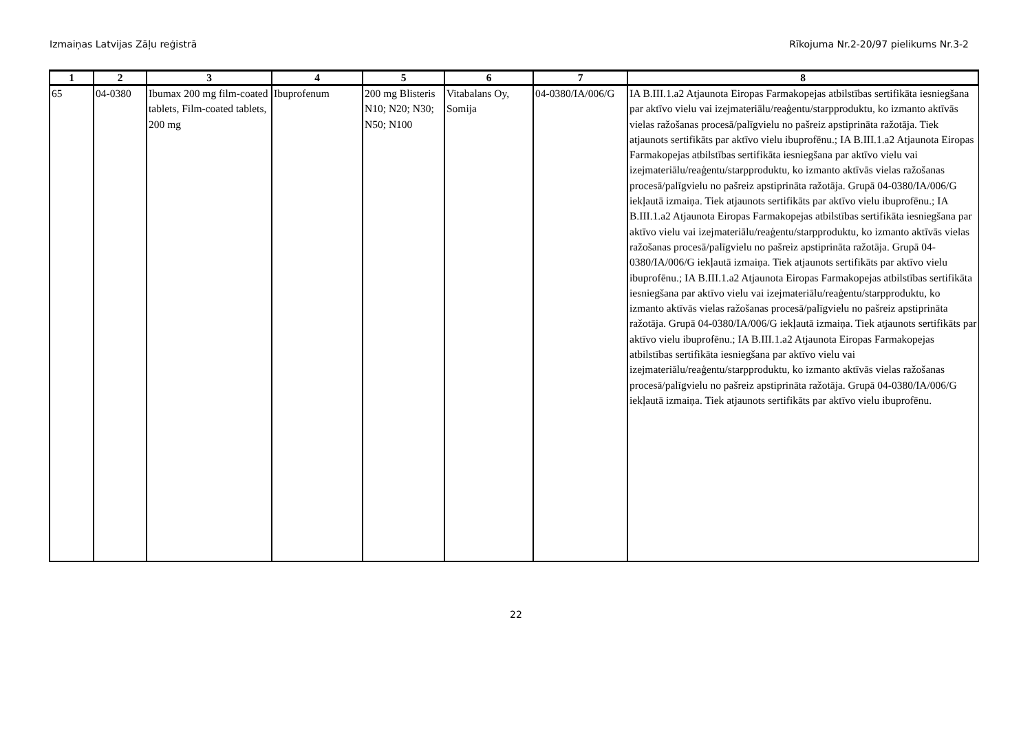Izmaiņas Latvijas Zāļu reģistrā Rīkojuma Nr.2-20/97 pielikums Nr.3-2
| 1 | 2 | 3 | 4 | 5 | 6 | 7 | 8 |
| --- | --- | --- | --- | --- | --- | --- | --- |
| 65 | 04-0380 | Ibumax 200 mg film-coated tablets, Film-coated tablets, 200 mg | Ibuprofenum | 200 mg Blisteris N10; N20; N30; N50; N100 | Vitabalans Oy, Somija | 04-0380/IA/006/G | IA B.III.1.a2 Atjaunota Eiropas Farmakopejas atbilstības sertifikāta iesniegšana par aktīvo vielu vai izejmateriālu/reaģentu/starpproduktu, ko izmanto aktīvās vielas ražošanas procesā/palīgvielu no pašreiz apstiprināta ražotāja. Tiek atjaunots sertifikāts par aktīvo vielu ibuprofēnu.; IA B.III.1.a2 Atjaunota Eiropas Farmakopejas atbilstības sertifikāta iesniegšana par aktīvo vielu vai izejmateriālu/reaģentu/starpproduktu, ko izmanto aktīvās vielas ražošanas procesā/palīgvielu no pašreiz apstiprināta ražotāja. Grupā 04-0380/IA/006/G iekļautā izmaiņa. Tiek atjaunots sertifikāts par aktīvo vielu ibuprofēnu.; IA B.III.1.a2 Atjaunota Eiropas Farmakopejas atbilstības sertifikāta iesniegšana par aktīvo vielu vai izejmateriālu/reaģentu/starpproduktu, ko izmanto aktīvās vielas ražošanas procesā/palīgvielu no pašreiz apstiprināta ražotāja. Grupā 04-0380/IA/006/G iekļautā izmaiņa. Tiek atjaunots sertifikāts par aktīvo vielu ibuprofēnu.; IA B.III.1.a2 Atjaunota Eiropas Farmakopejas atbilstības sertifikāta iesniegšana par aktīvo vielu vai izejmateriālu/reaģentu/starpproduktu, ko izmanto aktīvās vielas ražošanas procesā/palīgvielu no pašreiz apstiprināta ražotāja. Grupā 04-0380/IA/006/G iekļautā izmaiņa. Tiek atjaunots sertifikāts par aktīvo vielu ibuprofēnu.; IA B.III.1.a2 Atjaunota Eiropas Farmakopejas atbilstības sertifikāta iesniegšana par aktīvo vielu vai izejmateriālu/reaģentu/starpproduktu, ko izmanto aktīvās vielas ražošanas procesā/palīgvielu no pašreiz apstiprināta ražotāja. Grupā 04-0380/IA/006/G iekļautā izmaiņa. Tiek atjaunots sertifikāts par aktīvo vielu ibuprofēnu. |
22